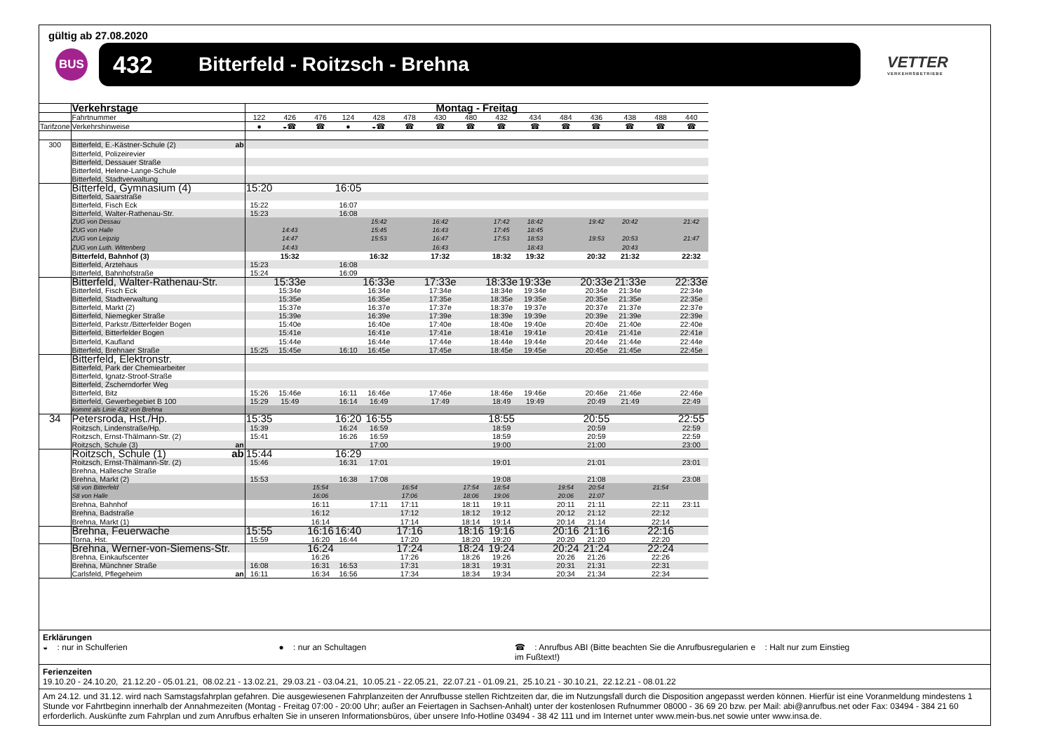gültig ab 27.08.2020
BUS
432 Bitterfeld - Roitzsch - Brehna
VETTER
VERKEHRSBETRIEBE
| | Verkehrstage | | Montag - Freitag | | | | | | | | | | | | | | |
| | Fahrtnummer | | 122 | 426 | 476 | 124 | 428 | 478 | 430 | 480 | 432 | 434 | 484 | 436 | 438 | 488 | 440 |
| Tarifzone | Verkehrshinweise | | ● | ◒☎ | ☎ | ● | ◒☎ | ☎ | ☎ | ☎ | ☎ | ☎ | ☎ | ☎ | ☎ | ☎ | ☎ |
| 300 | Bitterfeld, E.-Kästner-Schule (2) | ab | | | | | | | | | | | | | | | |
| | Bitterfeld, Polizeirevier | | | | | | | | | | | | | | | | |
| | Bitterfeld, Dessauer Straße | | | | | | | | | | | | | | | | |
| | Bitterfeld, Helene-Lange-Schule | | | | | | | | | | | | | | | | |
| | Bitterfeld, Stadtverwaltung | | | | | | | | | | | | | | | | |
| | Bitterfeld, Gymnasium (4) | | 15:20 | | | 16:05 | | | | | | | | | | | |
| | Bitterfeld, Saarstraße | | | | | | | | | | | | | | | | |
| | Bitterfeld, Fisch Eck | | 15:22 | | | 16:07 | | | | | | | | | | | |
| | Bitterfeld, Walter-Rathenau-Str. | | 15:23 | | | 16:08 | | | | | | | | | | | |
| | ZUG von Dessau | | | | | | 15:42 | | 16:42 | | 17:42 | 18:42 | | 19:42 | 20:42 | | 21:42 |
| | ZUG von Halle | | | 14:43 | | | 15:45 | | 16:43 | | 17:45 | 18:45 | | | | | |
| | ZUG von Leipzig | | | 14:47 | | | 15:53 | | 16:47 | | 17:53 | 18:53 | | 19:53 | 20:53 | | 21:47 |
| | ZUG von Luth. Wittenberg | | | 14:43 | | | | | 16:43 | | | 18:43 | | | 20:43 | | |
| | Bitterfeld, Bahnhof (3) | | | 15:32 | | | 16:32 | | 17:32 | | 18:32 | 19:32 | | 20:32 | 21:32 | | 22:32 |
| | Bitterfeld, Arztehaus | | 15:23 | | | 16:08 | | | | | | | | | | | |
| | Bitterfeld, Bahnhofstraße | | 15:24 | | | 16:09 | | | | | | | | | | | |
| | Bitterfeld, Walter-Rathenau-Str. | | | 15:33e | | | 16:33e | | 17:33e | | 18:33e | 19:33e | | 20:33e | 21:33e | | 22:33e |
| | Bitterfeld, Fisch Eck | | | 15:34e | | | 16:34e | | 17:34e | | 18:34e | 19:34e | | 20:34e | 21:34e | | 22:34e |
| | Bitterfeld, Stadtverwaltung | | | 15:35e | | | 16:35e | | 17:35e | | 18:35e | 19:35e | | 20:35e | 21:35e | | 22:35e |
| | Bitterfeld, Markt (2) | | | 15:37e | | | 16:37e | | 17:37e | | 18:37e | 19:37e | | 20:37e | 21:37e | | 22:37e |
| | Bitterfeld, Niemegker Straße | | | 15:39e | | | 16:39e | | 17:39e | | 18:39e | 19:39e | | 20:39e | 21:39e | | 22:39e |
| | Bitterfeld, Parkstr./Bitterfelder Bogen | | | 15:40e | | | 16:40e | | 17:40e | | 18:40e | 19:40e | | 20:40e | 21:40e | | 22:40e |
| | Bitterfeld, Bitterfelder Bogen | | | 15:41e | | | 16:41e | | 17:41e | | 18:41e | 19:41e | | 20:41e | 21:41e | | 22:41e |
| | Bitterfeld, Kaufland | | | 15:44e | | | 16:44e | | 17:44e | | 18:44e | 19:44e | | 20:44e | 21:44e | | 22:44e |
| | Bitterfeld, Brehnaer Straße | | 15:25 | 15:45e | | 16:10 | 16:45e | | 17:45e | | 18:45e | 19:45e | | 20:45e | 21:45e | | 22:45e |
| | Bitterfeld, Elektronstr. | | | | | | | | | | | | | | | | |
| | Bitterfeld, Park der Chemiearbeiter | | | | | | | | | | | | | | | | |
| | Bitterfeld, Ignatz-Stroof-Straße | | | | | | | | | | | | | | | | |
| | Bitterfeld, Zscherndorfer Weg | | | | | | | | | | | | | | | | |
| | Bitterfeld, Bitz | | 15:26 | 15:46e | | 16:11 | 16:46e | | 17:46e | | 18:46e | 19:46e | | 20:46e | 21:46e | | 22:46e |
| | Bitterfeld, Gewerbegebiet B 100 | | 15:29 | 15:49 | | 16:14 | 16:49 | | 17:49 | | 18:49 | 19:49 | | 20:49 | 21:49 | | 22:49 |
| | kommt als Linie 432 von Brehna | | | | | | | | | | | | | | | | |
| 34 | Petersroda, Hst./Hp. | | 15:35 | | | 16:20 | 16:55 | | | | 18:55 | | | 20:55 | | | 22:55 |
| | Roitzsch, Lindenstraße/Hp. | | 15:39 | | | 16:24 | 16:59 | | | | 18:59 | | | 20:59 | | | 22:59 |
| | Roitzsch, Ernst-Thälmann-Str. (2) | | 15:41 | | | 16:26 | 16:59 | | | | 18:59 | | | 20:59 | | | 22:59 |
| | Roitzsch, Schule (3) | an | | | | | 17:00 | | | | 19:00 | | | 21:00 | | | 23:00 |
| | Roitzsch, Schule (1) | ab | 15:44 | | | 16:29 | | | | | | | | | | | |
| | Roitzsch, Ernst-Thälmann-Str. (2) | | 15:46 | | | 16:31 | 17:01 | | | | 19:01 | | | 21:01 | | | 23:01 |
| | Brehna, Hallesche Straße | | | | | | | | | | | | | | | | |
| | Brehna, Markt (2) | | 15:53 | | | 16:38 | 17:08 | | | | 19:08 | | | 21:08 | | | 23:08 |
| | S8 von Bitterfeld | | | | 15:54 | | | 16:54 | | 17:54 | 18:54 | | 19:54 | 20:54 | | 21:54 | |
| | S8 von Halle | | | | 16:06 | | | 17:06 | | 18:06 | 19:06 | | 20:06 | 21:07 | | | |
| | Brehna, Bahnhof | | | | 16:11 | | 17:11 | 17:11 | | 18:11 | 19:11 | | 20:11 | 21:11 | | 22:11 | 23:11 |
| | Brehna, Badstraße | | | | 16:12 | | | 17:12 | | 18:12 | 19:12 | | 20:12 | 21:12 | | 22:12 | |
| | Brehna, Markt (1) | | | | 16:14 | | | 17:14 | | 18:14 | 19:14 | | 20:14 | 21:14 | | 22:14 | |
| | Brehna, Feuerwache | | 15:55 | | 16:16 | 16:40 | | 17:16 | | 18:16 | 19:16 | | 20:16 | 21:16 | | 22:16 | |
| | Torna, Hst. | | 15:59 | | 16:20 | 16:44 | | 17:20 | | 18:20 | 19:20 | | 20:20 | 21:20 | | 22:20 | |
| | Brehna, Werner-von-Siemens-Str. | | | | 16:24 | | | 17:24 | | 18:24 | 19:24 | | 20:24 | 21:24 | | 22:24 | |
| | Brehna, Einkaufscenter | | | | 16:26 | | | 17:26 | | 18:26 | 19:26 | | 20:26 | 21:26 | | 22:26 | |
| | Brehna, Münchner Straße | | 16:08 | | 16:31 | 16:53 | | 17:31 | | 18:31 | 19:31 | | 20:31 | 21:31 | | 22:31 | |
| | Carlsfeld, Pflegeheim | an | 16:11 | | 16:34 | 16:56 | | 17:34 | | 18:34 | 19:34 | | 20:34 | 21:34 | | 22:34 | |
Erklärungen
◒ : nur in Schulferien ● : nur an Schultagen ☎ : Anrufbus ABI (Bitte beachten Sie die Anrufbusregularien im Fußtext!)
e : Halt nur zum Einstieg
Ferienzeiten
19.10.20 - 24.10.20, 21.12.20 - 05.01.21, 08.02.21 - 13.02.21, 29.03.21 - 03.04.21, 10.05.21 - 22.05.21, 22.07.21 - 01.09.21, 25.10.21 - 30.10.21, 22.12.21 - 08.01.22
Am 24.12. und 31.12. wird nach Samstagsfahrplan gefahren. Die ausgewiesenen Fahrplanzeiten der Anrufbusse stellen Richtzeiten dar, die im Nutzungsfall durch die Disposition angepasst werden können. Hierfür ist eine Voranmeldung mindestens 1 Stunde vor Fahrtbeginn innerhalb der Annahmezeiten (Montag - Freitag 07:00 - 20:00 Uhr; außer an Feiertagen in Sachsen-Anhalt) unter der kostenlosen Rufnummer 08000 - 36 69 20 bzw. per Mail: abi@anrufbus.net oder Fax: 03494 - 384 21 60 erforderlich. Auskünfte zum Fahrplan und zum Anrufbus erhalten Sie in unseren Informationsbüros, über unsere Info-Hotline 03494 - 38 42 111 und im Internet unter www.mein-bus.net sowie unter www.insa.de.